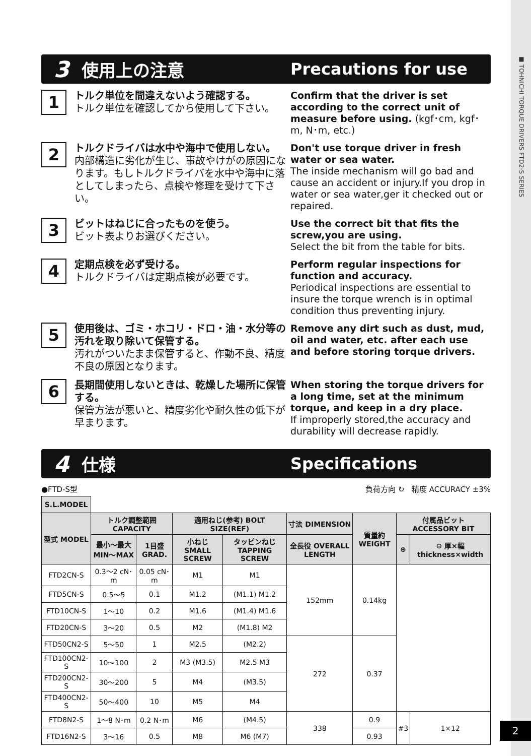■ TOHNICHI TORQUE DRIVERS FTD2-S SERIES
3 使用上の注意 Precautions for use
1
トルク単位を間違えないよう確認する。
トルク単位を確認してから使用して下さい。
Confirm that the driver is set according to the correct unit of measure before using. (kgf･cm, kgf･m, N･m, etc.)
2
トルクドライバは水中や海中で使用しない。
内部構造に劣化が生じ、事故やけがの原因になります。もしトルクドライバを水中や海中に落としてしまったら、点検や修理を受けて下さい。
Don't use torque driver in fresh water or sea water.
The inside mechanism will go bad and cause an accident or injury.If you drop in water or sea water,ger it checked out or repaired.
3
ビットはねじに合ったものを使う。
ビット表よりお選びください。
Use the correct bit that fits the screw,you are using.
Select the bit from the table for bits.
4
定期点検を必ず受ける。
トルクドライバは定期点検が必要です。
Perform regular inspections for function and accuracy.
Periodical inspections are essential to insure the torque wrench is in optimal condition thus preventing injury.
5
使用後は、ゴミ・ホコリ・ドロ・油・水分等の汚れを取り除いて保管する。
汚れがついたまま保管すると、作動不良、精度不良の原因となります。
Remove any dirt such as dust, mud, oil and water, etc. after each use and before storing torque drivers.
6
長期間使用しないときは、乾燥した場所に保管する。
保管方法が悪いと、精度劣化や耐久性の低下が早まります。
When storing the torque drivers for a long time, set at the minimum torque, and keep in a dry place.
If improperly stored,the accuracy and durability will decrease rapidly.
4 仕様 Specifications
●FTD-S型 負荷方向 ↻ 精度 ACCURACY ±3%
| S.L.MODEL | | | | | | | | |
| 型式 MODEL | トルク調整範囲 CAPACITY | | 適用ねじ(参考) BOLT SIZE(REF) | | 寸法 DIMENSION | 質量約 WEIGHT | 付属品ビット ACCESSORY BIT | |
| | 最小〜最大 MIN〜MAX | 1目盛 GRAD. | 小ねじ SMALL SCREW | タッピンねじ TAPPING SCREW | 全長役 OVERALL LENGTH | | ⊕ | ⊖ 厚×幅 thickness×width |
| FTD2CN-S | 0.3〜2 cN･m | 0.05 cN･m | M1 | M1 | 152mm | 0.14kg | | |
| FTD5CN-S | 0.5〜5 | 0.1 | M1.2 | (M1.1) M1.2 | | | | |
| FTD10CN-S | 1〜10 | 0.2 | M1.6 | (M1.4) M1.6 | | | | |
| FTD20CN-S | 3〜20 | 0.5 | M2 | (M1.8) M2 | | | | |
| FTD50CN2-S | 5〜50 | 1 | M2.5 | (M2.2) | 272 | 0.37 | | |
| FTD100CN2-S | 10〜100 | 2 | M3 (M3.5) | M2.5 M3 | | | | |
| FTD200CN2-S | 30〜200 | 5 | M4 | (M3.5) | | | | |
| FTD400CN2-S | 50〜400 | 10 | M5 | M4 | | | | |
| FTD8N2-S | 1〜8 N･m | 0.2 N･m | M6 | (M4.5) | 338 | 0.9 | #3 | 1×12 |
| FTD16N2-S | 3〜16 | 0.5 | M8 | M6 (M7) | | 0.93 | | |
2